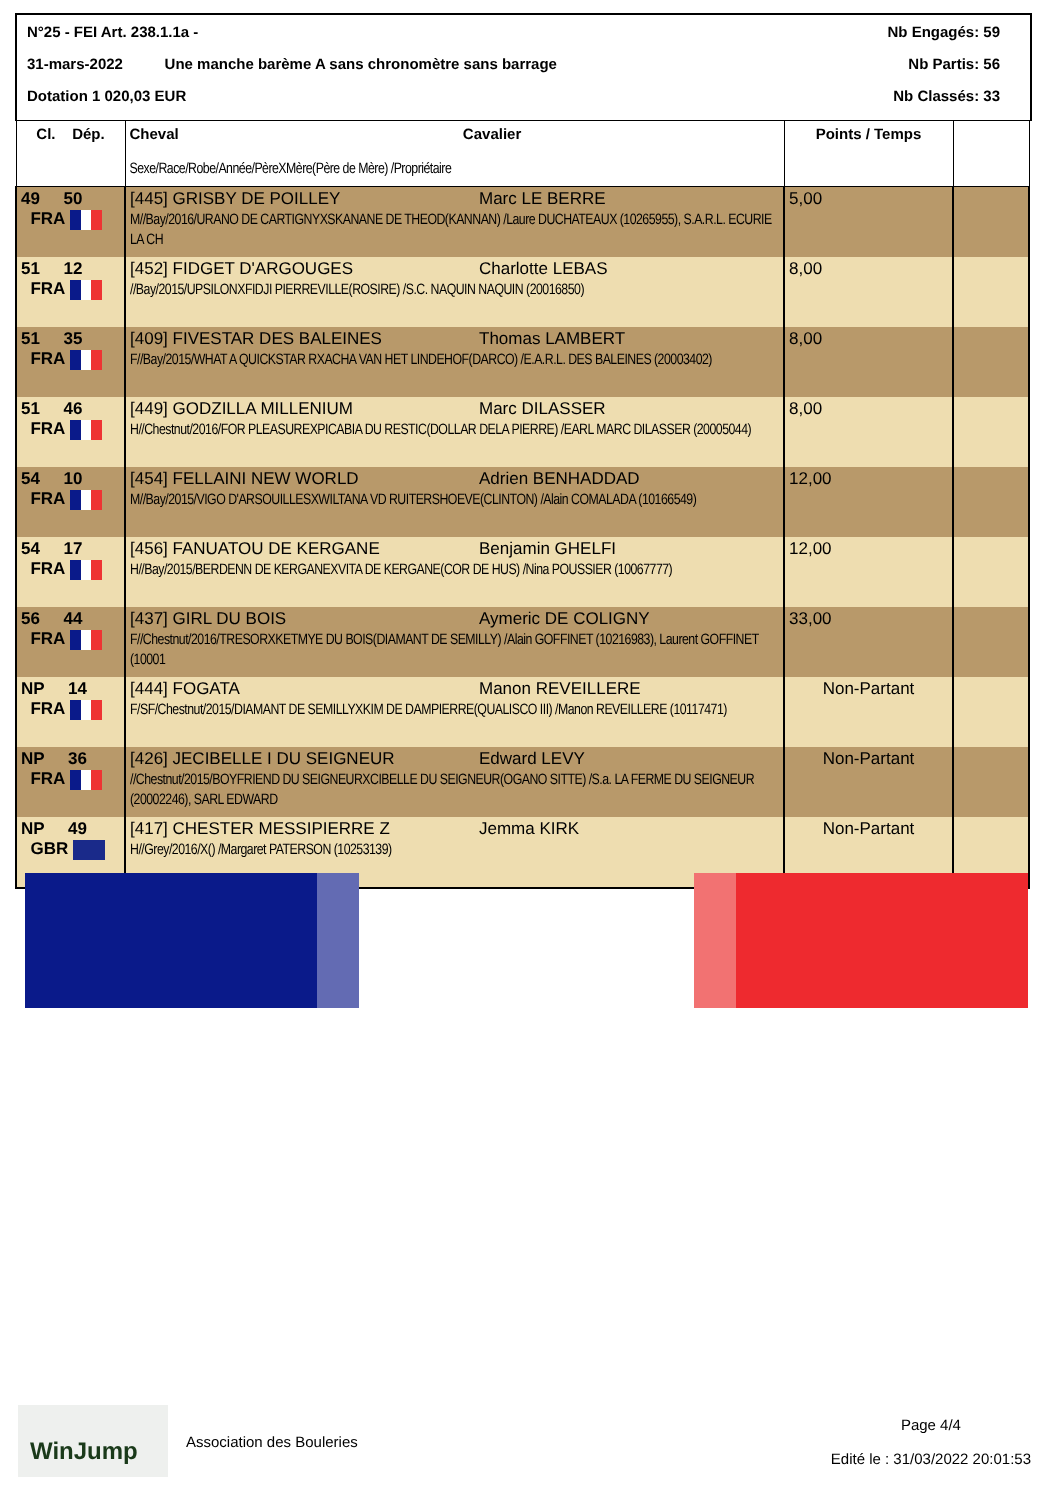N°25 - FEI Art. 238.1.1a - Nb Engagés: 59
31-mars-2022 Une manche barème A sans chronomètre sans barrage Nb Partis: 56
Dotation 1 020,03 EUR Nb Classés: 33
| Cl. Dép. | Cheval Cavalier Sexe/Race/Robe/Année/PèreXMère(Père de Mère) /Propriétaire | Points / Temps | |
| --- | --- | --- | --- |
| 49 50 FRA | [445] GRISBY DE POILLEY Marc LE BERRE M//Bay/2016/URANO DE CARTIGNYXSKANANE DE THEOD(KANNAN) /Laure DUCHATEAUX (10265955), S.A.R.L. ECURIE LA CH | 5,00 | |
| 51 12 FRA | [452] FIDGET D'ARGOUGES Charlotte LEBAS //Bay/2015/UPSILONXFIDJI PIERREVILLE(ROSIRE) /S.C. NAQUIN NAQUIN (20016850) | 8,00 | |
| 51 35 FRA | [409] FIVESTAR DES BALEINES Thomas LAMBERT F//Bay/2015/WHAT A QUICKSTAR RXACHA VAN HET LINDEHOF(DARCO) /E.A.R.L. DES BALEINES (20003402) | 8,00 | |
| 51 46 FRA | [449] GODZILLA MILLENIUM Marc DILASSER H//Chestnut/2016/FOR PLEASUREXPICABIA DU RESTIC(DOLLAR DELA PIERRE) /EARL MARC DILASSER (20005044) | 8,00 | |
| 54 10 FRA | [454] FELLAINI NEW WORLD Adrien BENHADDAD M//Bay/2015/VIGO D'ARSOUILLESXWILTANA VD RUITERSHOEVE(CLINTON) /Alain COMALADA (10166549) | 12,00 | |
| 54 17 FRA | [456] FANUATOU DE KERGANE Benjamin GHELFI H//Bay/2015/BERDENN DE KERGANEXVITA DE KERGANE(COR DE HUS) /Nina POUSSIER (10067777) | 12,00 | |
| 56 44 FRA | [437] GIRL DU BOIS Aymeric DE COLIGNY F//Chestnut/2016/TRESORXKETMYE DU BOIS(DIAMANT DE SEMILLY) /Alain GOFFINET (10216983), Laurent GOFFINET (10001 | 33,00 | |
| NP 14 FRA | [444] FOGATA Manon REVEILLERE F/SF/Chestnut/2015/DIAMANT DE SEMILLYXKIM DE DAMPIERRE(QUALISCO III) /Manon REVEILLERE (10117471) | Non-Partant | |
| NP 36 FRA | [426] JECIBELLE I DU SEIGNEUR Edward LEVY //Chestnut/2015/BOYFRIEND DU SEIGNEURXCIBELLE DU SEIGNEUR(OGANO SITTE) /S.a. LA FERME DU SEIGNEUR (20002246), SARL EDWARD | Non-Partant | |
| NP 49 GBR | [417] CHESTER MESSIPIERRE Z Jemma KIRK H//Grey/2016/X() /Margaret PATERSON (10253139) | Non-Partant | |
WinJump
Association des Bouleries
Page 4/4
Edité le : 31/03/2022 20:01:53